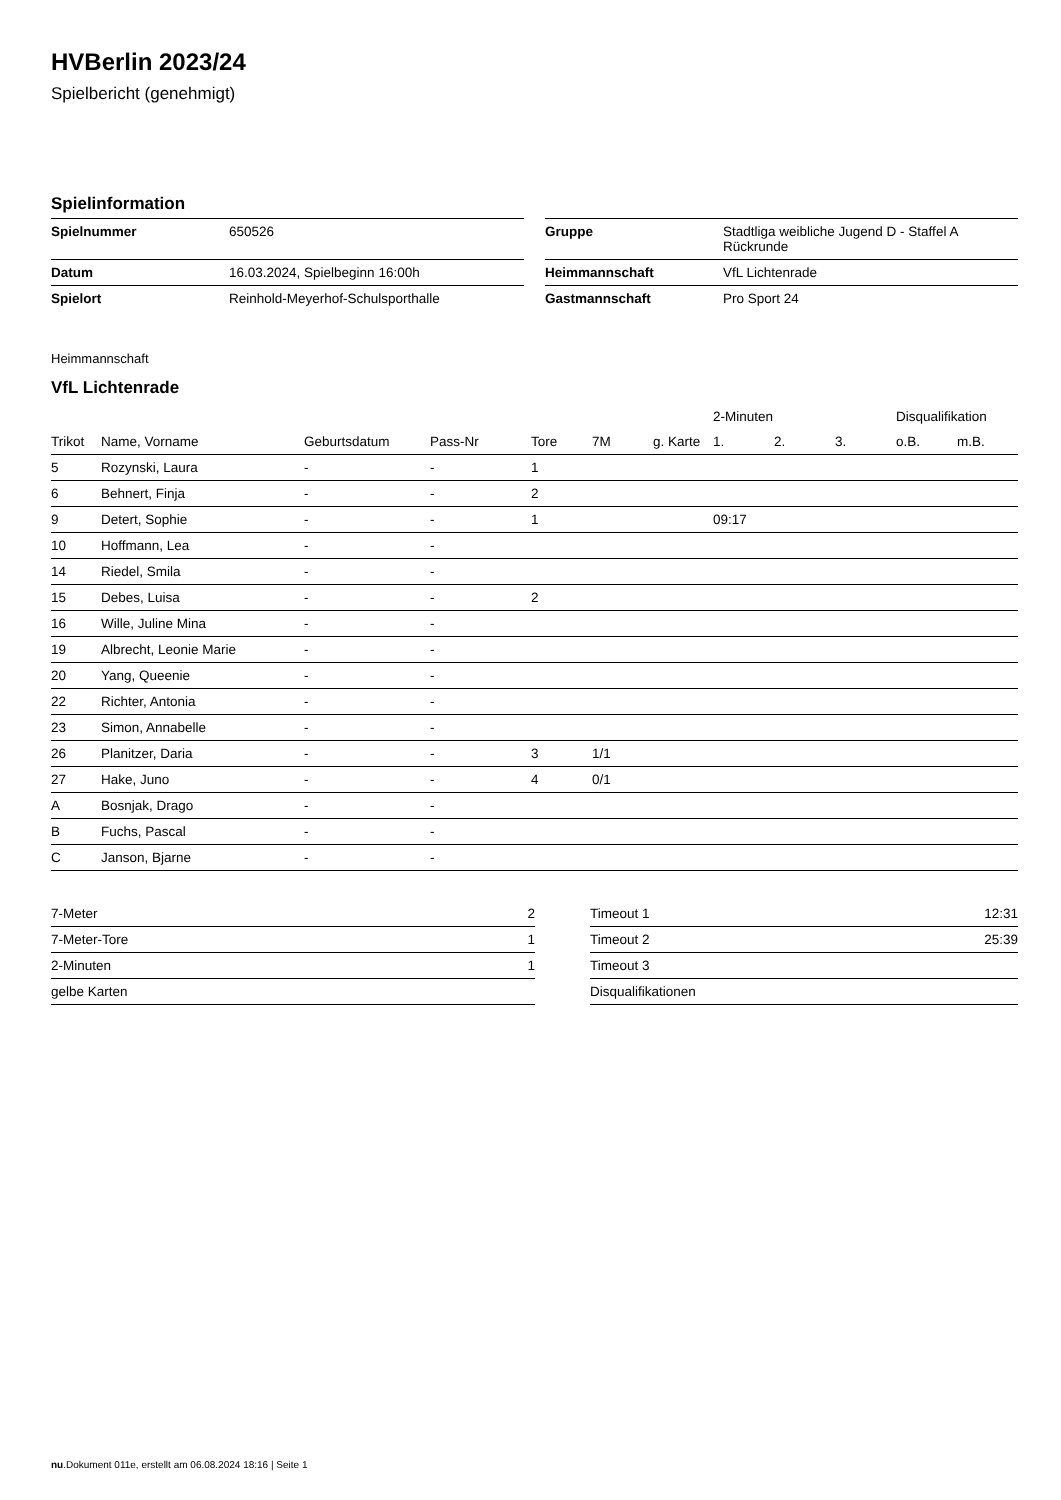HVBerlin 2023/24
Spielbericht (genehmigt)
Spielinformation
| Spielnummer | 650526 |
| Datum | 16.03.2024, Spielbeginn 16:00h |
| Spielort | Reinhold-Meyerhof-Schulsporthalle |
| Gruppe | Stadtliga weibliche Jugend D - Staffel A Rückrunde |
| Heimmannschaft | VfL Lichtenrade |
| Gastmannschaft | Pro Sport 24 |
Heimmannschaft
VfL Lichtenrade
| | | | | | | | 2-Minuten | | | Disqualifikation | |
| --- | --- | --- | --- | --- | --- | --- | --- | --- | --- | --- | --- |
| Trikot | Name, Vorname | Geburtsdatum | Pass-Nr | Tore | 7M | g. Karte | 1. | 2. | 3. | o.B. | m.B. |
| 5 | Rozynski, Laura | - | - | 1 | | | | | | | |
| 6 | Behnert, Finja | - | - | 2 | | | | | | | |
| 9 | Detert, Sophie | - | - | 1 | | | 09:17 | | | | |
| 10 | Hoffmann, Lea | - | - | | | | | | | | |
| 14 | Riedel, Smila | - | - | | | | | | | | |
| 15 | Debes, Luisa | - | - | 2 | | | | | | | |
| 16 | Wille, Juline Mina | - | - | | | | | | | | |
| 19 | Albrecht, Leonie Marie | - | - | | | | | | | | |
| 20 | Yang, Queenie | - | - | | | | | | | | |
| 22 | Richter, Antonia | - | - | | | | | | | | |
| 23 | Simon, Annabelle | - | - | | | | | | | | |
| 26 | Planitzer, Daria | - | - | 3 | 1/1 | | | | | | |
| 27 | Hake, Juno | - | - | 4 | 0/1 | | | | | | |
| A | Bosnjak, Drago | - | - | | | | | | | | |
| B | Fuchs, Pascal | - | - | | | | | | | | |
| C | Janson, Bjarne | - | - | | | | | | | | |
| 7-Meter | 2 |
| 7-Meter-Tore | 1 |
| 2-Minuten | 1 |
| gelbe Karten | |
| Timeout 1 | 12:31 |
| Timeout 2 | 25:39 |
| Timeout 3 | |
| Disqualifikationen | |
nu.Dokument 011e, erstellt am 06.08.2024 18:16 | Seite 1